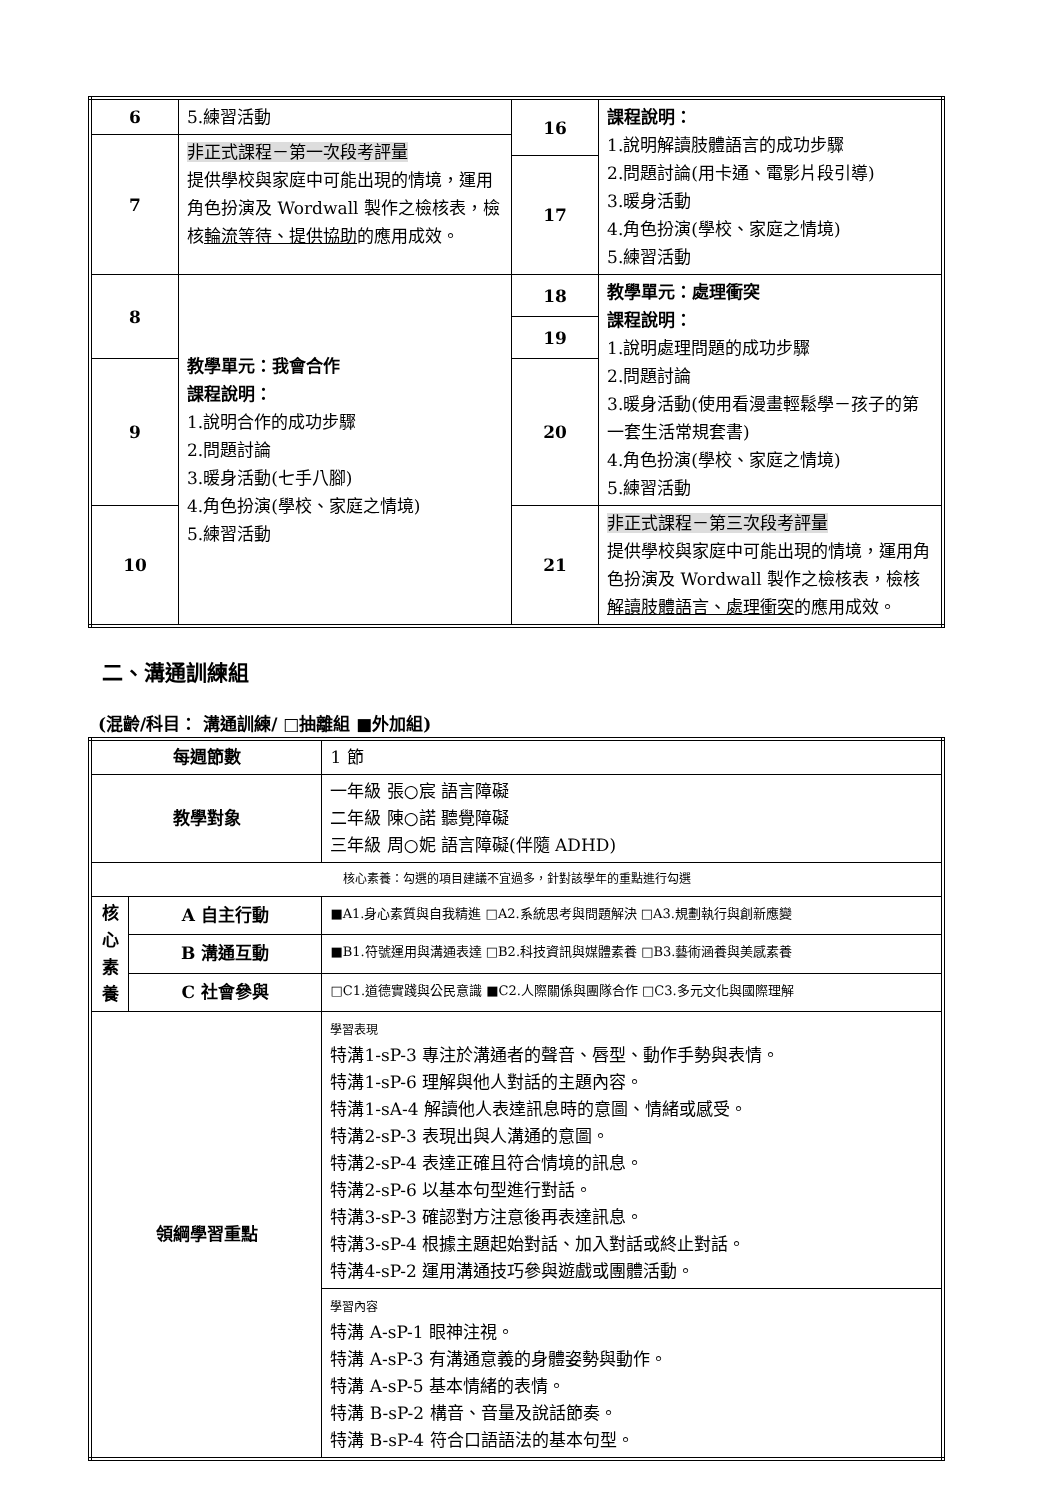| 6 | 5.練習活動 | 16 | 課程說明： 1.說明解讀肢體語言的成功步驟 2.問題討論(用卡通、電影片段引導) 3.暖身活動 4.角色扮演(學校、家庭之情境) 5.練習活動 |
| 7 | 非正式課程－第一次段考評量 提供學校與家庭中可能出現的情境，運用角色扮演及 Wordwall 製作之檢核表，檢核 輪流等待、提供協助 的應用成效。 | | |
| | | 17 | |
| 8 | 教學單元：我會合作 課程說明： 1.說明合作的成功步驟 2.問題討論 3.暖身活動(七手八腳) 4.角色扮演(學校、家庭之情境) 5.練習活動 | 18 | 教學單元：處理衝突 課程說明： 1.說明處理問題的成功步驟 2.問題討論 3.暖身活動(使用看漫畫輕鬆學－孩子的第一套生活常規套書) 4.角色扮演(學校、家庭之情境) 5.練習活動 |
| | | 19 | |
| 9 | | 20 | |
| 10 | | 21 | 非正式課程－第三次段考評量 提供學校與家庭中可能出現的情境，運用角色扮演及 Wordwall 製作之檢核表，檢核 解讀肢體語言、處理衝突 的應用成效。 |
二、溝通訓練組
(混齡/科目： 溝通訓練/ □抽離組 ■外加組)
| 每週節數 | | 1 節 |
| 教學對象 | | 一年級 張○宸 語言障礙 二年級 陳○諾 聽覺障礙 三年級 周○妮 語言障礙(伴隨 ADHD) |
| 核心素養：勾選的項目建議不宜過多，針對該學年的重點進行勾選 | | |
| 核心素養 | A 自主行動 | ■A1.身心素質與自我精進 □A2.系統思考與問題解決 □A3.規劃執行與創新應變 |
| | B 溝通互動 | ■B1.符號運用與溝通表達 □B2.科技資訊與媒體素養 □B3.藝術涵養與美感素養 |
| | C 社會參與 | □C1.道德實踐與公民意識 ■C2.人際關係與團隊合作 □C3.多元文化與國際理解 |
| 領綱學習重點 | | 學習表現 特溝1-sP-3 專注於溝通者的聲音、唇型、動作手勢與表情。 特溝1-sP-6 理解與他人對話的主題內容。 特溝1-sA-4 解讀他人表達訊息時的意圖、情緒或感受。 特溝2-sP-3 表現出與人溝通的意圖。 特溝2-sP-4 表達正確且符合情境的訊息。 特溝2-sP-6 以基本句型進行對話。 特溝3-sP-3 確認對方注意後再表達訊息。 特溝3-sP-4 根據主題起始對話、加入對話或終止對話。 特溝4-sP-2 運用溝通技巧參與遊戲或團體活動。 |
| | | 學習內容 特溝 A-sP-1 眼神注視。 特溝 A-sP-3 有溝通意義的身體姿勢與動作。 特溝 A-sP-5 基本情緒的表情。 特溝 B-sP-2 構音、音量及說話節奏。 特溝 B-sP-4 符合口語語法的基本句型。 |